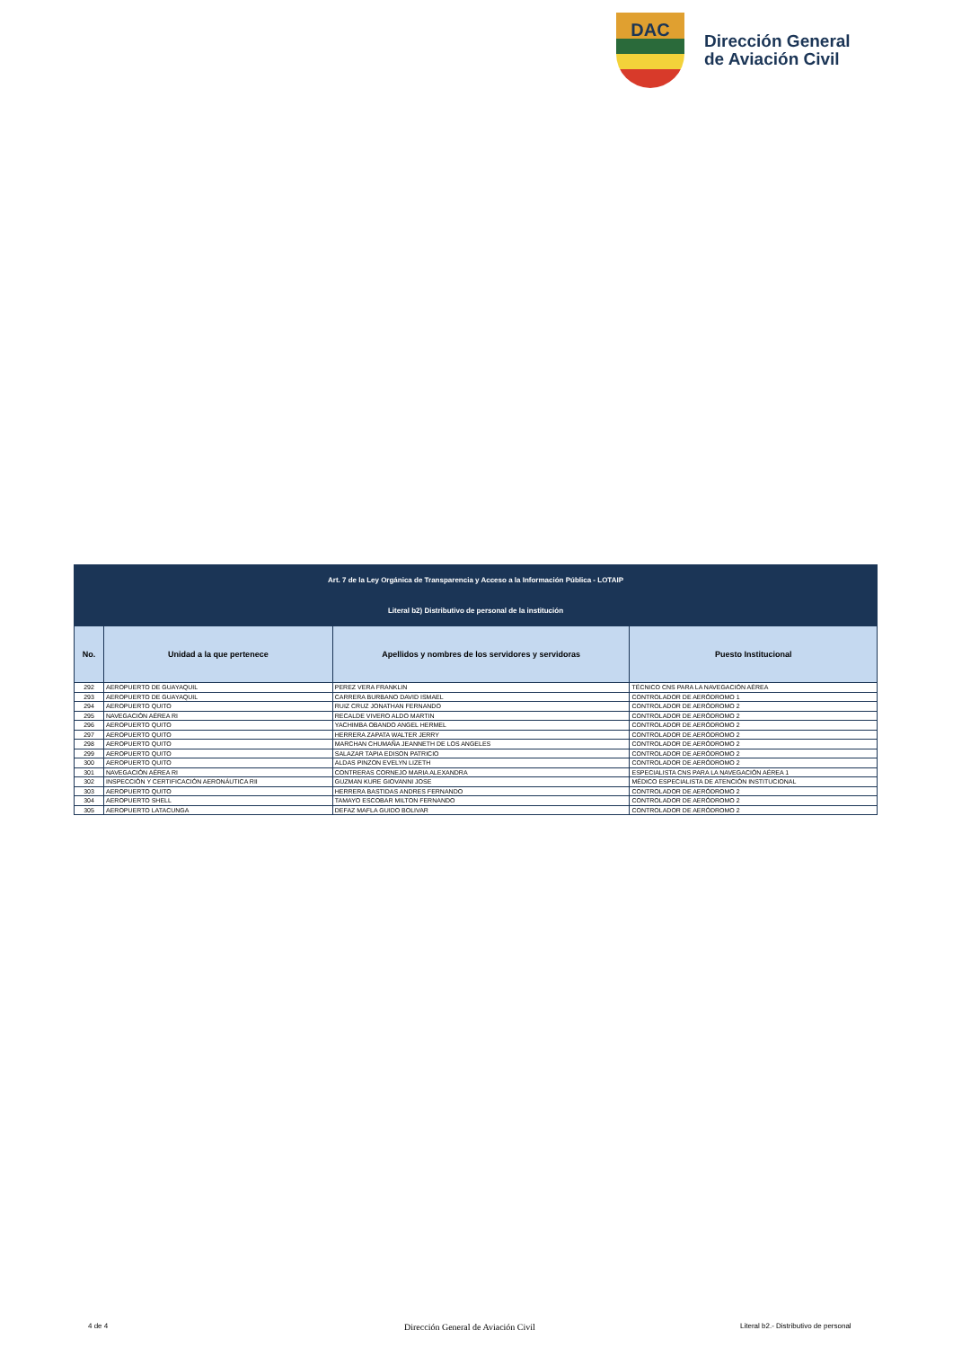DAC
Dirección General
de Aviación Civil
| Art. 7 de la Ley Orgánica de Transparencia y Acceso a la Información Pública - LOTAIP | | | |
| --- | --- | --- | --- |
| Literal b2) Distributivo de personal de la institución | | | |
| No. | Unidad a la que pertenece | Apellidos y nombres de los servidores y servidoras | Puesto Institucional |
| 292 | AEROPUERTO DE GUAYAQUIL | PEREZ VERA FRANKLIN | TÉCNICO CNS PARA LA NAVEGACIÓN AÉREA |
| 293 | AEROPUERTO DE GUAYAQUIL | CARRERA BURBANO DAVID ISMAEL | CONTROLADOR DE AERÓDROMO 1 |
| 294 | AEROPUERTO QUITO | RUIZ CRUZ JONATHAN FERNANDO | CONTROLADOR DE AERÓDROMO 2 |
| 295 | NAVEGACIÓN AÉREA RI | RECALDE VIVERO ALDO MARTIN | CONTROLADOR DE AERÓDROMO 2 |
| 296 | AEROPUERTO QUITO | YACHIMBA OBANDO ANGEL HERMEL | CONTROLADOR DE AERÓDROMO 2 |
| 297 | AEROPUERTO QUITO | HERRERA ZAPATA WALTER JERRY | CONTROLADOR DE AERÓDROMO 2 |
| 298 | AEROPUERTO QUITO | MARCHAN CHUMAÑA JEANNETH DE LOS ANGELES | CONTROLADOR DE AERÓDROMO 2 |
| 299 | AEROPUERTO QUITO | SALAZAR TAPIA EDISON PATRICIO | CONTROLADOR DE AERÓDROMO 2 |
| 300 | AEROPUERTO QUITO | ALDAS PINZON EVELYN LIZETH | CONTROLADOR DE AERÓDROMO 2 |
| 301 | NAVEGACIÓN AÉREA RI | CONTRERAS CORNEJO MARIA ALEXANDRA | ESPECIALISTA CNS PARA LA NAVEGACIÓN AÉREA 1 |
| 302 | INSPECCIÓN Y CERTIFICACIÓN AERONÁUTICA RII | GUZMAN KURE GIOVANNI JOSE | MÉDICO ESPECIALISTA DE ATENCIÓN INSTITUCIONAL |
| 303 | AEROPUERTO QUITO | HERRERA BASTIDAS ANDRES FERNANDO | CONTROLADOR DE AERÓDROMO 2 |
| 304 | AEROPUERTO SHELL | TAMAYO ESCOBAR MILTON FERNANDO | CONTROLADOR DE AERÓDROMO 2 |
| 305 | AEROPUERTO LATACUNGA | DEFAZ MAFLA GUIDO BOLIVAR | CONTROLADOR DE AERÓDROMO 2 |
4 de 4 Dirección General de Aviación Civil Literal b2.- Distributivo de personal